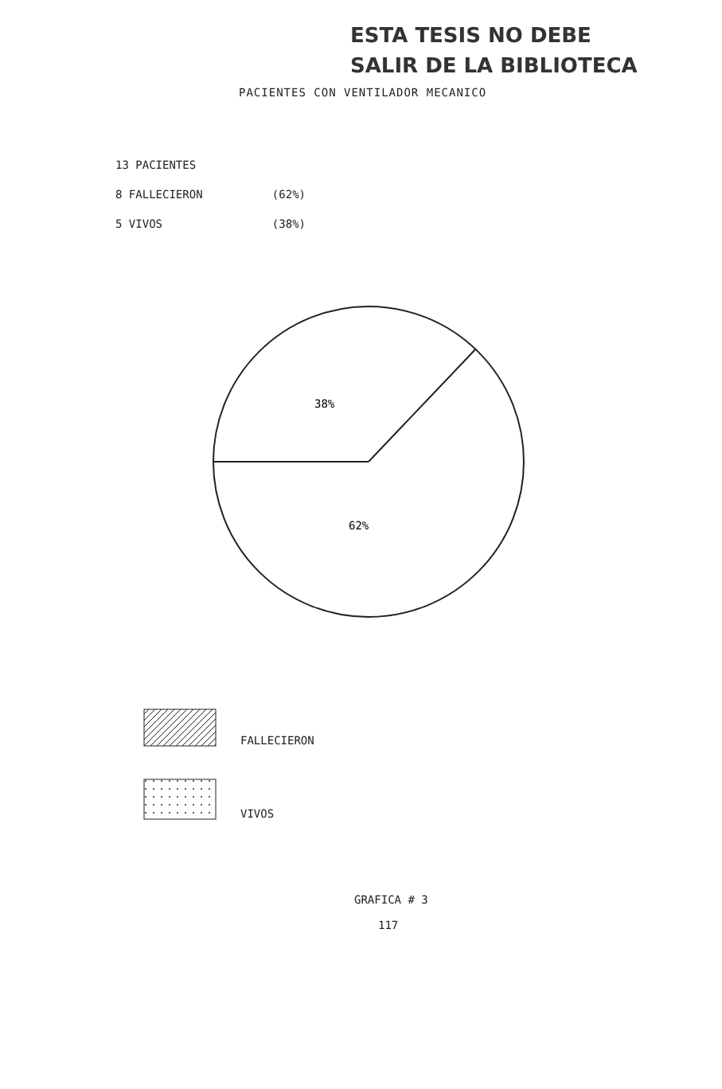ESTA TESIS NO DEBE
SALIR DE LA BIBLIOTECA
PACIENTES CON VENTILADOR MECANICO
13 PACIENTES
8 FALLECIERON (62%)
5 VIVOS (38%)
38%
62%
FALLECIERON
VIVOS
GRAFICA # 3
117